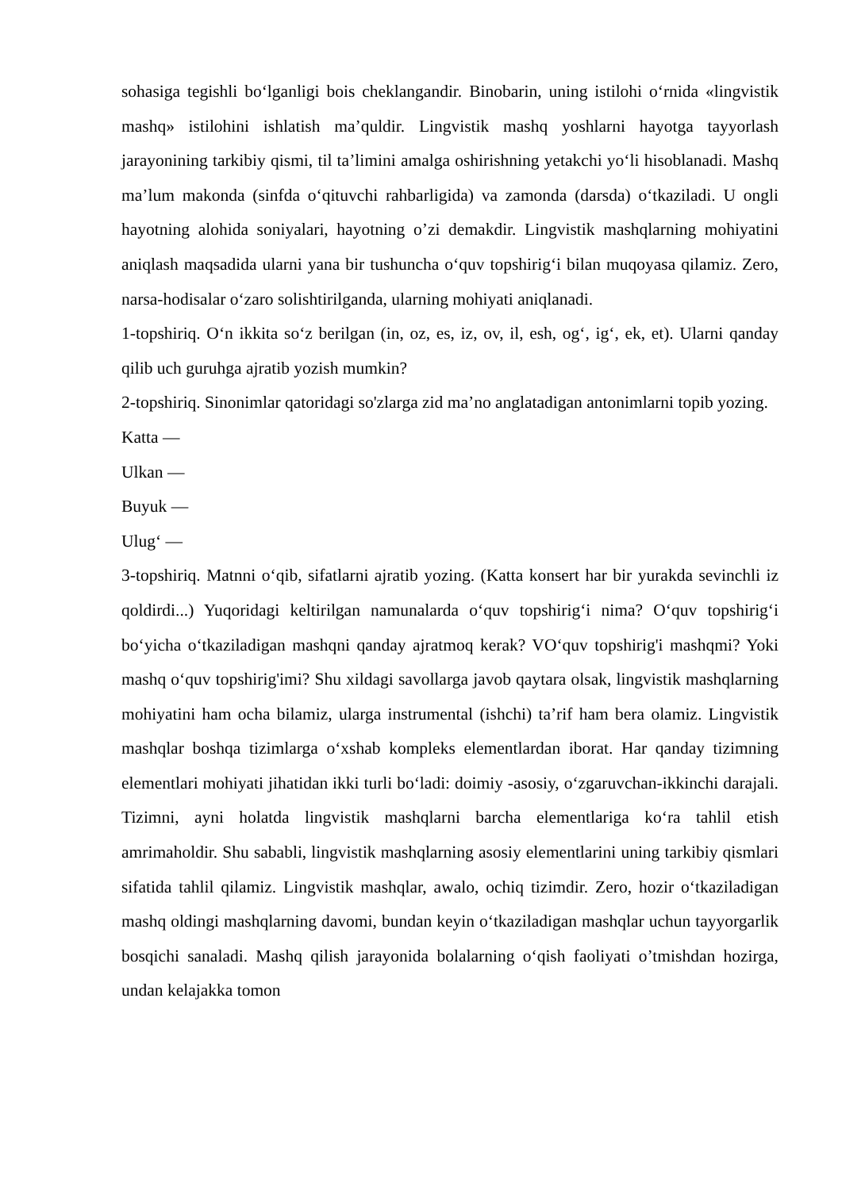sohasiga tegishli bo‘lganligi bois cheklangandir. Binobarin, uning istilohi o‘rnida «lingvistik mashq» istilohini ishlatish ma’quldir. Lingvistik mashq yoshlarni hayotga tayyorlash jarayonining tarkibiy qismi, til ta’limini amalga oshirishning yetakchi yo‘li hisoblanadi. Mashq ma’lum makonda (sinfda o‘qituvchi rahbarligida) va zamonda (darsda) o‘tkaziladi. U ongli hayotning alohida soniyalari, hayotning o’zi demakdir. Lingvistik mashqlarning mohiyatini aniqlash maqsadida ularni yana bir tushuncha o‘quv topshirig‘i bilan muqoyasa qilamiz. Zero, narsa-hodisalar o‘zaro solishtirilganda, ularning mohiyati aniqlanadi.
1-topshiriq. O‘n ikkita so‘z berilgan (in, oz, es, iz, ov, il, esh, og‘, ig‘, ek, et). Ularni qanday qilib uch guruhga ajratib yozish mumkin?
2-topshiriq. Sinonimlar qatoridagi so'zlarga zid ma’no anglatadigan antonimlarni topib yozing.
Katta —
Ulkan —
Buyuk —
Ulug‘ —
3-topshiriq. Matnni o‘qib, sifatlarni ajratib yozing. (Katta konsert har bir yurakda sevinchli iz qoldirdi...) Yuqoridagi keltirilgan namunalarda o‘quv topshirig‘i nima? O‘quv topshirig‘i bo‘yicha o‘tkaziladigan mashqni qanday ajratmoq kerak? VO‘quv topshirig'i mashqmi? Yoki mashq o‘quv topshirig'imi? Shu xildagi savollarga javob qaytara olsak, lingvistik mashqlarning mohiyatini ham ocha bilamiz, ularga instrumental (ishchi) ta’rif ham bera olamiz. Lingvistik mashqlar boshqa tizimlarga o‘xshab kompleks elementlardan iborat. Har qanday tizimning elementlari mohiyati jihatidan ikki turli bo‘ladi: doimiy -asosiy, o‘zgaruvchan-ikkinchi darajali. Tizimni, ayni holatda lingvistik mashqlarni barcha elementlariga ko‘ra tahlil etish amrimaholdir. Shu sababli, lingvistik mashqlarning asosiy elementlarini uning tarkibiy qismlari sifatida tahlil qilamiz. Lingvistik mashqlar, awalo, ochiq tizimdir. Zero, hozir o‘tkaziladigan mashq oldingi mashqlarning davomi, bundan keyin o‘tkaziladigan mashqlar uchun tayyorgarlik bosqichi sanaladi. Mashq qilish jarayonida bolalarning o‘qish faoliyati o’tmishdan hozirga, undan kelajakka tomon